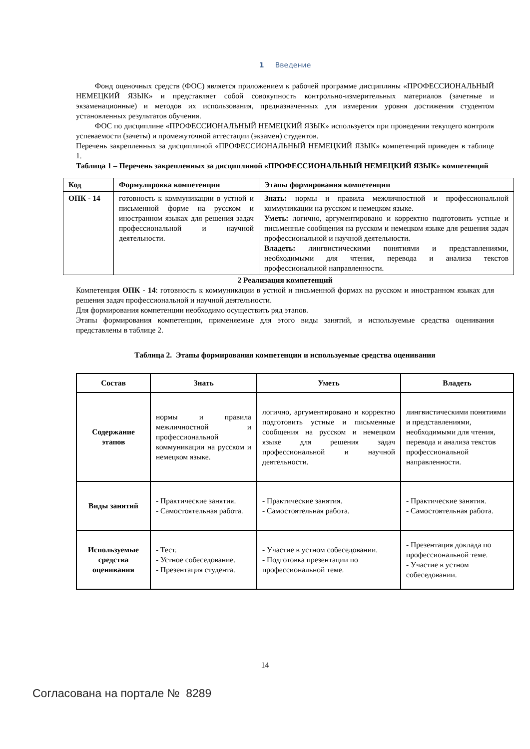1 Введение
Фонд оценочных средств (ФОС) является приложением к рабочей программе дисциплины «ПРОФЕССИОНАЛЬНЫЙ НЕМЕЦКИЙ ЯЗЫК» и представляет собой совокупность контрольно-измерительных материалов (зачетные и экзаменационные) и методов их использования, предназначенных для измерения уровня достижения студентом установленных результатов обучения.
ФОС по дисциплине «ПРОФЕССИОНАЛЬНЫЙ НЕМЕЦКИЙ ЯЗЫК» используется при проведении текущего контроля успеваемости (зачеты) и промежуточной аттестации (экзамен) студентов.
Перечень закрепленных за дисциплиной «ПРОФЕССИОНАЛЬНЫЙ НЕМЕЦКИЙ ЯЗЫК» компетенций приведен в таблице 1.
Таблица 1 – Перечень закрепленных за дисциплиной «ПРОФЕССИОНАЛЬНЫЙ НЕМЕЦКИЙ ЯЗЫК» компетенций
| Код | Формулировка компетенции | Этапы формирования компетенции |
| --- | --- | --- |
| ОПК - 14 | готовность к коммуникации в устной и письменной форме на русском и иностранном языках для решения задач профессиональной и научной деятельности. | Знать: нормы и правила межличностной и профессиональной коммуникации на русском и немецком языке. Уметь: логично, аргументировано и корректно подготовить устные и письменные сообщения на русском и немецком языке для решения задач профессиональной и научной деятельности. Владеть: лингвистическими понятиями и представлениями, необходимыми для чтения, перевода и анализа текстов профессиональной направленности. |
2 Реализация компетенций
Компетенция ОПК - 14: готовность к коммуникации в устной и письменной формах на русском и иностранном языках для решения задач профессиональной и научной деятельности.
Для формирования компетенции необходимо осуществить ряд этапов.
Этапы формирования компетенции, применяемые для этого виды занятий, и используемые средства оценивания представлены в таблице 2.
Таблица 2. Этапы формирования компетенции и используемые средства оценивания
| Состав | Знать | Уметь | Владеть |
| --- | --- | --- | --- |
| Содержание этапов | нормы и правила межличностной и профессиональной коммуникации на русском и немецком языке. | логично, аргументировано и корректно подготовить устные и письменные сообщения на русском и немецком языке для решения задач профессиональной и научной деятельности. | лингвистическими понятиями и представлениями, необходимыми для чтения, перевода и анализа текстов профессиональной направленности. |
| Виды занятий | - Практические занятия. - Самостоятельная работа. | - Практические занятия. - Самостоятельная работа. | - Практические занятия. - Самостоятельная работа. |
| Используемые средства оценивания | - Тест. - Устное собеседование. - Презентация студента. | - Участие в устном собеседовании. - Подготовка презентации по профессиональной теме. | - Презентация доклада по профессиональной теме. - Участие в устном собеседовании. |
14
Согласована на портале № 8289